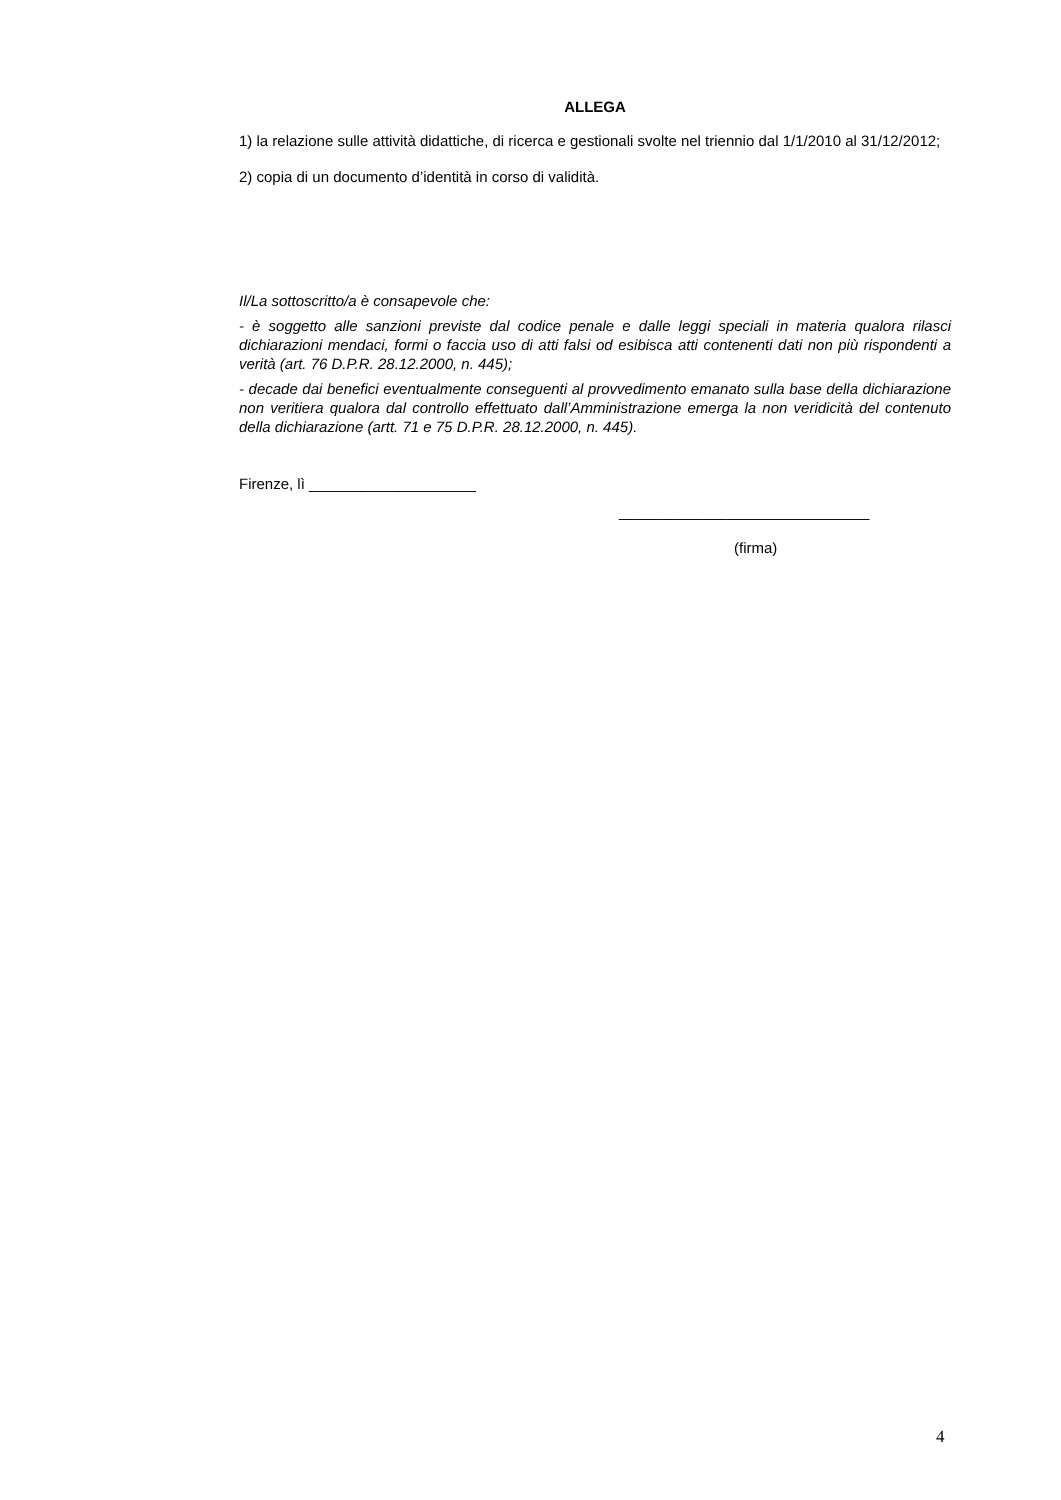ALLEGA
1) la relazione sulle attività didattiche, di ricerca e gestionali svolte nel triennio dal 1/1/2010 al 31/12/2012;
2) copia di un documento d’identità in corso di validità.
Il/La sottoscritto/a è consapevole che:
- è soggetto alle sanzioni previste dal codice penale e dalle leggi speciali in materia qualora rilasci dichiarazioni mendaci, formi o faccia uso di atti falsi od esibisca atti contenenti dati non più rispondenti a verità (art. 76 D.P.R. 28.12.2000, n. 445);
- decade dai benefici eventualmente conseguenti al provvedimento emanato sulla base della dichiarazione non veritiera qualora dal controllo effettuato dall’Amministrazione emerga la non veridicità del contenuto della dichiarazione (artt. 71 e 75 D.P.R. 28.12.2000, n. 445).
Firenze, lì ____________________
______________________________
(firma)
4